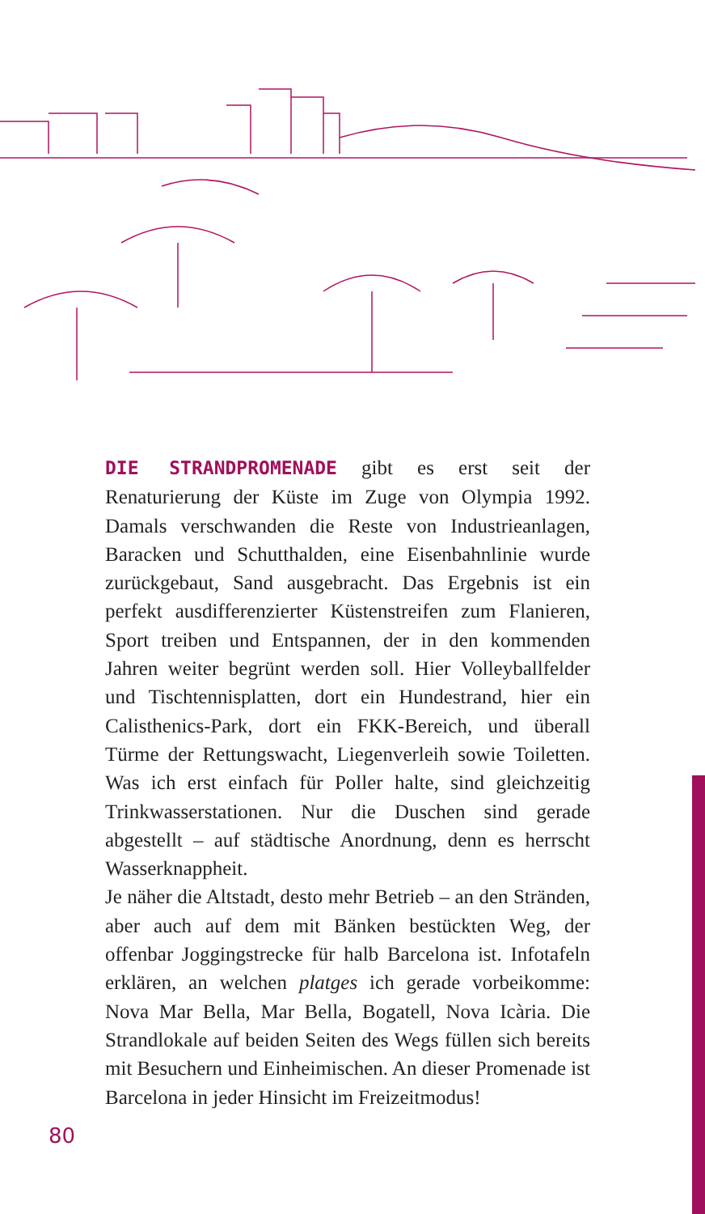DIE STRANDPROMENADE gibt es erst seit der Renaturierung der Küste im Zuge von Olympia 1992. Damals verschwanden die Reste von Industrieanlagen, Baracken und Schutthalden, eine Eisenbahnlinie wurde zurückgebaut, Sand ausgebracht. Das Ergebnis ist ein perfekt ausdifferenzierter Küstenstreifen zum Flanieren, Sport treiben und Entspannen, der in den kommenden Jahren weiter begrünt werden soll. Hier Volleyballfelder und Tischtennisplatten, dort ein Hundestrand, hier ein Calisthenics-Park, dort ein FKK-Bereich, und überall Türme der Rettungswacht, Liegenverleih sowie Toiletten. Was ich erst einfach für Poller halte, sind gleichzeitig Trinkwasserstationen. Nur die Duschen sind gerade abgestellt – auf städtische Anordnung, denn es herrscht Wasserknappheit.
Je näher die Altstadt, desto mehr Betrieb – an den Stränden, aber auch auf dem mit Bänken bestückten Weg, der offenbar Joggingstrecke für halb Barcelona ist. Infotafeln erklären, an welchen platges ich gerade vorbeikomme: Nova Mar Bella, Mar Bella, Bogatell, Nova Icària. Die Strandlokale auf beiden Seiten des Wegs füllen sich bereits mit Besuchern und Einheimischen. An dieser Promenade ist Barcelona in jeder Hinsicht im Freizeitmodus!
80